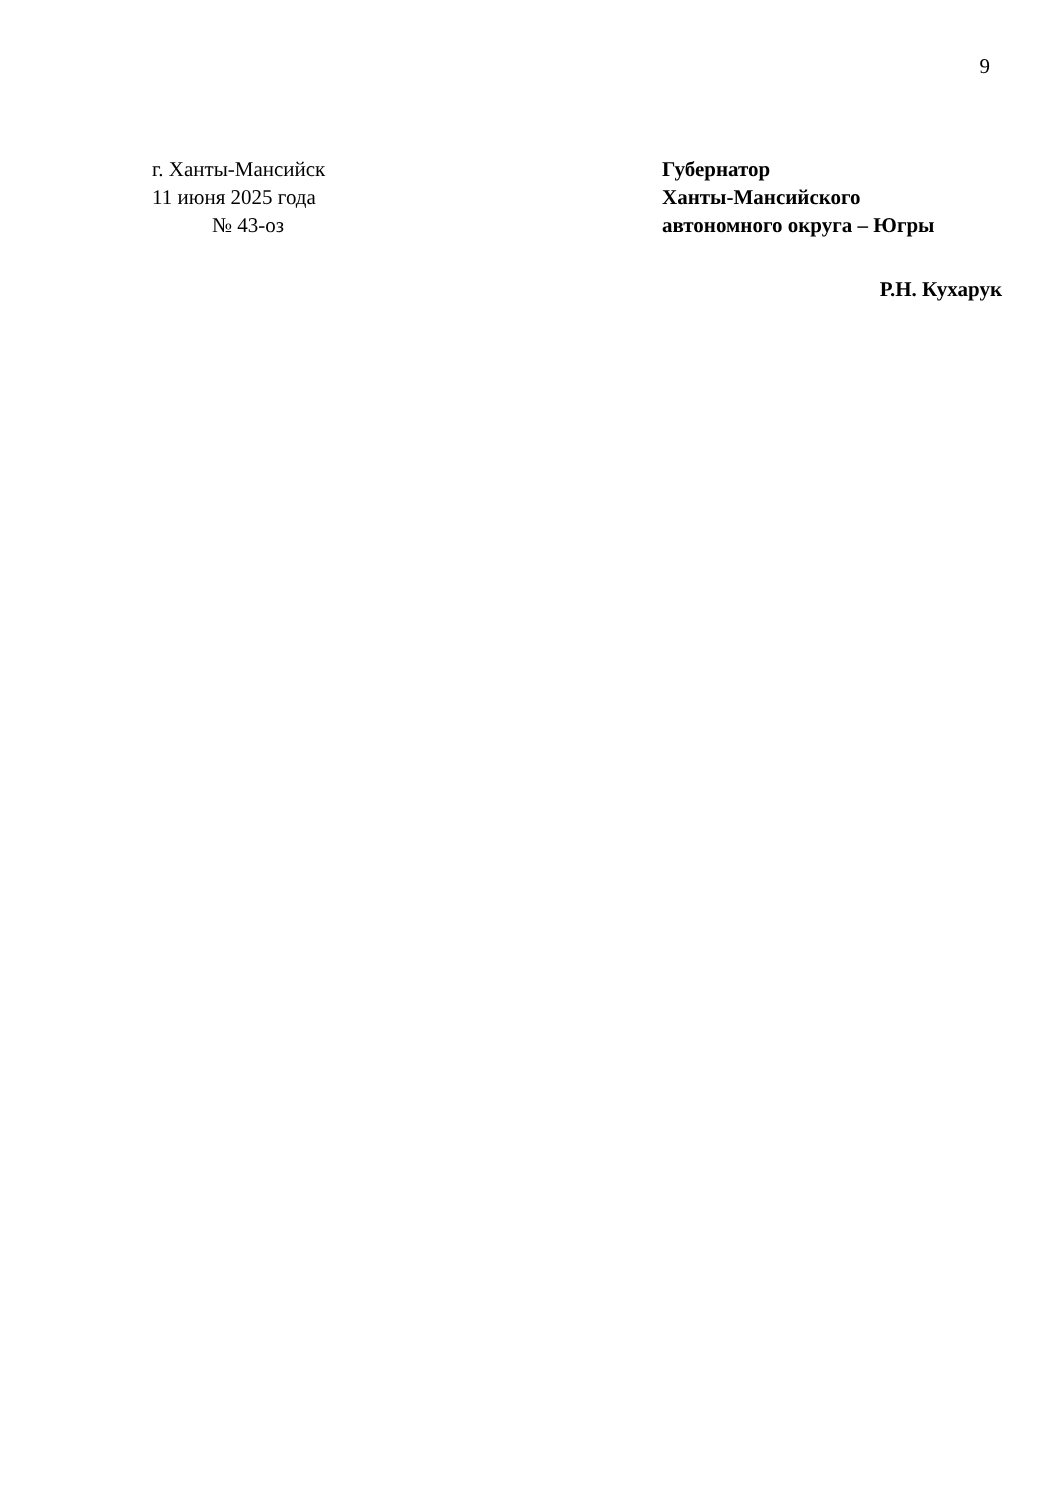9
г. Ханты-Мансийск
11 июня 2025 года
№ 43-оз
Губернатор
Ханты-Мансийского
автономного округа – Югры
Р.Н. Кухарук